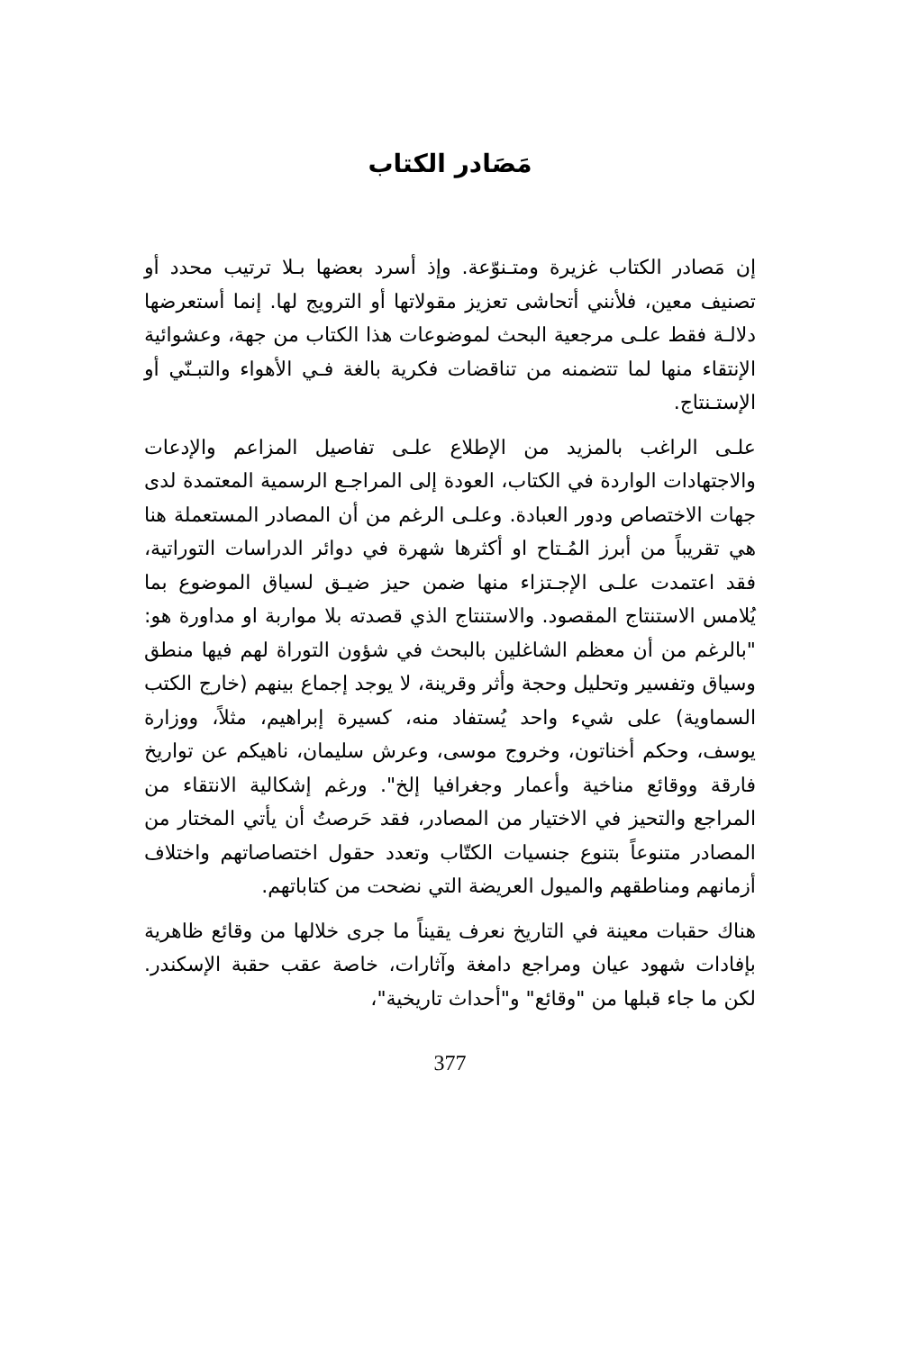مَصَادر الكتاب
إن مَصادر الكتاب غزيرة ومتـنوّعة. وإذ أسرد بعضها بـلا ترتيب محدد أو تصنيف معين، فلأنني أتحاشى تعزيز مقولاتها أو الترويج لها. إنما أستعرضها دلالـة فقط علـى مرجعية البحث لموضوعات هذا الكتاب من جهة، وعشوائية الإنتقاء منها لما تتضمنه من تناقضات فكرية بالغة فـي الأهواء والتبـنّي أو الإستـنتاج.
علـى الراغب بالمزيد من الإطلاع علـى تفاصيل المزاعم والإدعات والاجتهادات الواردة في الكتاب، العودة إلى المراجـع الرسمية المعتمدة لدى جهات الاختصاص ودور العبادة. وعلـى الرغم من أن المصادر المستعملة هنا هي تقريباً من أبرز المُـتاح او أكثرها شهرة في دوائر الدراسات التوراتية، فقد اعتمدت علـى الإجـتزاء منها ضمن حيز ضيـق لسياق الموضوع بما يُلامس الاستنتاج المقصود. والاستنتاج الذي قصدته بلا مواربة او مداورة هو: "بالرغم من أن معظم الشاغلين بالبحث في شؤون التوراة لهم فيها منطق وسياق وتفسير وتحليل وحجة وأثر وقرينة، لا يوجد إجماع بينهم (خارج الكتب السماوية) على شيء واحد يُستفاد منه، كسيرة إبراهيم، مثلاً، ووزارة يوسف، وحكم أخناتون، وخروج موسى، وعرش سليمان، ناهيكم عن تواريخ فارقة ووقائع مناخية وأعمار وجغرافيا إلخ". ورغم إشكالية الانتقاء من المراجع والتحيز في الاختيار من المصادر، فقد حَرصتُ أن يأتي المختار من المصادر متنوعاً بتنوع جنسيات الكتّاب وتعدد حقول اختصاصاتهم واختلاف أزمانهم ومناطقهم والميول العريضة التي نضحت من كتاباتهم.
هناك حقبات معينة في التاريخ نعرف يقيناً ما جرى خلالها من وقائع ظاهرية بإفادات شهود عيان ومراجع دامغة وآثارات، خاصة عقب حقبة الإسكندر. لكن ما جاء قبلها من "وقائع" و"أحداث تاريخية"،
377